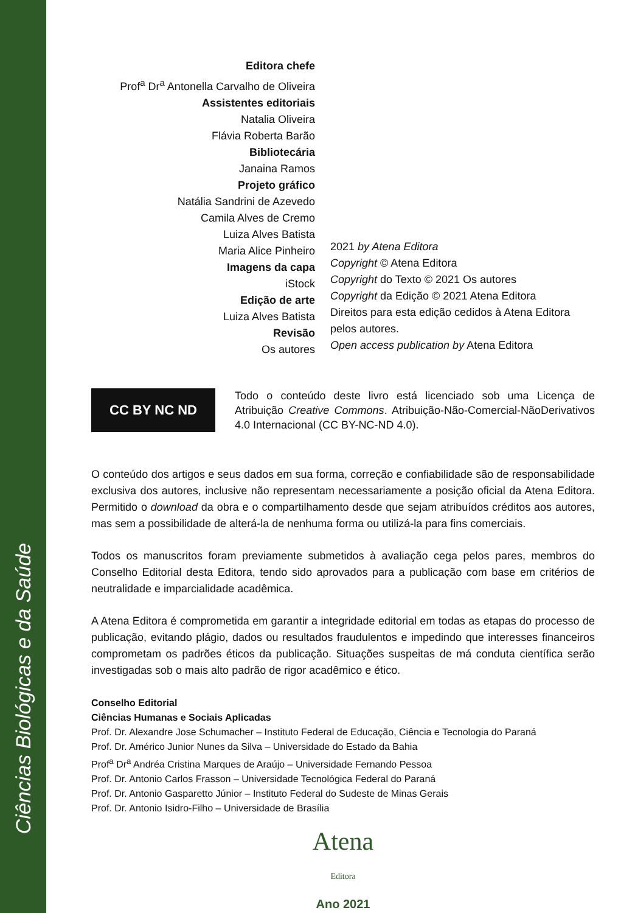Ciências Biológicas e da Saúde
Editora chefe
Prof<sup>a</sup> Dr<sup>a</sup> Antonella Carvalho de Oliveira
Assistentes editoriais
Natalia Oliveira
Flávia Roberta Barão
Bibliotecária
Janaina Ramos
Projeto gráfico
Natália Sandrini de Azevedo
Camila Alves de Cremo
Luiza Alves Batista
Maria Alice Pinheiro
Imagens da capa
iStock
Edição de arte
Luiza Alves Batista
Revisão
Os autores
2021 by Atena Editora
Copyright © Atena Editora
Copyright do Texto © 2021 Os autores
Copyright da Edição © 2021 Atena Editora
Direitos para esta edição cedidos à Atena Editora
pelos autores.
Open access publication by Atena Editora
CC BY NC ND
Todo o conteúdo deste livro está licenciado sob uma Licença de Atribuição Creative Commons. Atribuição-Não-Comercial-NãoDerivativos 4.0 Internacional (CC BY-NC-ND 4.0).
O conteúdo dos artigos e seus dados em sua forma, correção e confiabilidade são de responsabilidade exclusiva dos autores, inclusive não representam necessariamente a posição oficial da Atena Editora. Permitido o download da obra e o compartilhamento desde que sejam atribuídos créditos aos autores, mas sem a possibilidade de alterá-la de nenhuma forma ou utilizá-la para fins comerciais.
Todos os manuscritos foram previamente submetidos à avaliação cega pelos pares, membros do Conselho Editorial desta Editora, tendo sido aprovados para a publicação com base em critérios de neutralidade e imparcialidade acadêmica.
A Atena Editora é comprometida em garantir a integridade editorial em todas as etapas do processo de publicação, evitando plágio, dados ou resultados fraudulentos e impedindo que interesses financeiros comprometam os padrões éticos da publicação. Situações suspeitas de má conduta científica serão investigadas sob o mais alto padrão de rigor acadêmico e ético.
Conselho Editorial
Ciências Humanas e Sociais Aplicadas
Prof. Dr. Alexandre Jose Schumacher – Instituto Federal de Educação, Ciência e Tecnologia do Paraná
Prof. Dr. Américo Junior Nunes da Silva – Universidade do Estado da Bahia
Prof<sup>a</sup> Dr<sup>a</sup> Andréa Cristina Marques de Araújo – Universidade Fernando Pessoa
Prof. Dr. Antonio Carlos Frasson – Universidade Tecnológica Federal do Paraná
Prof. Dr. Antonio Gasparetto Júnior – Instituto Federal do Sudeste de Minas Gerais
Prof. Dr. Antonio Isidro-Filho – Universidade de Brasília
Atena
Editora
Ano 2021